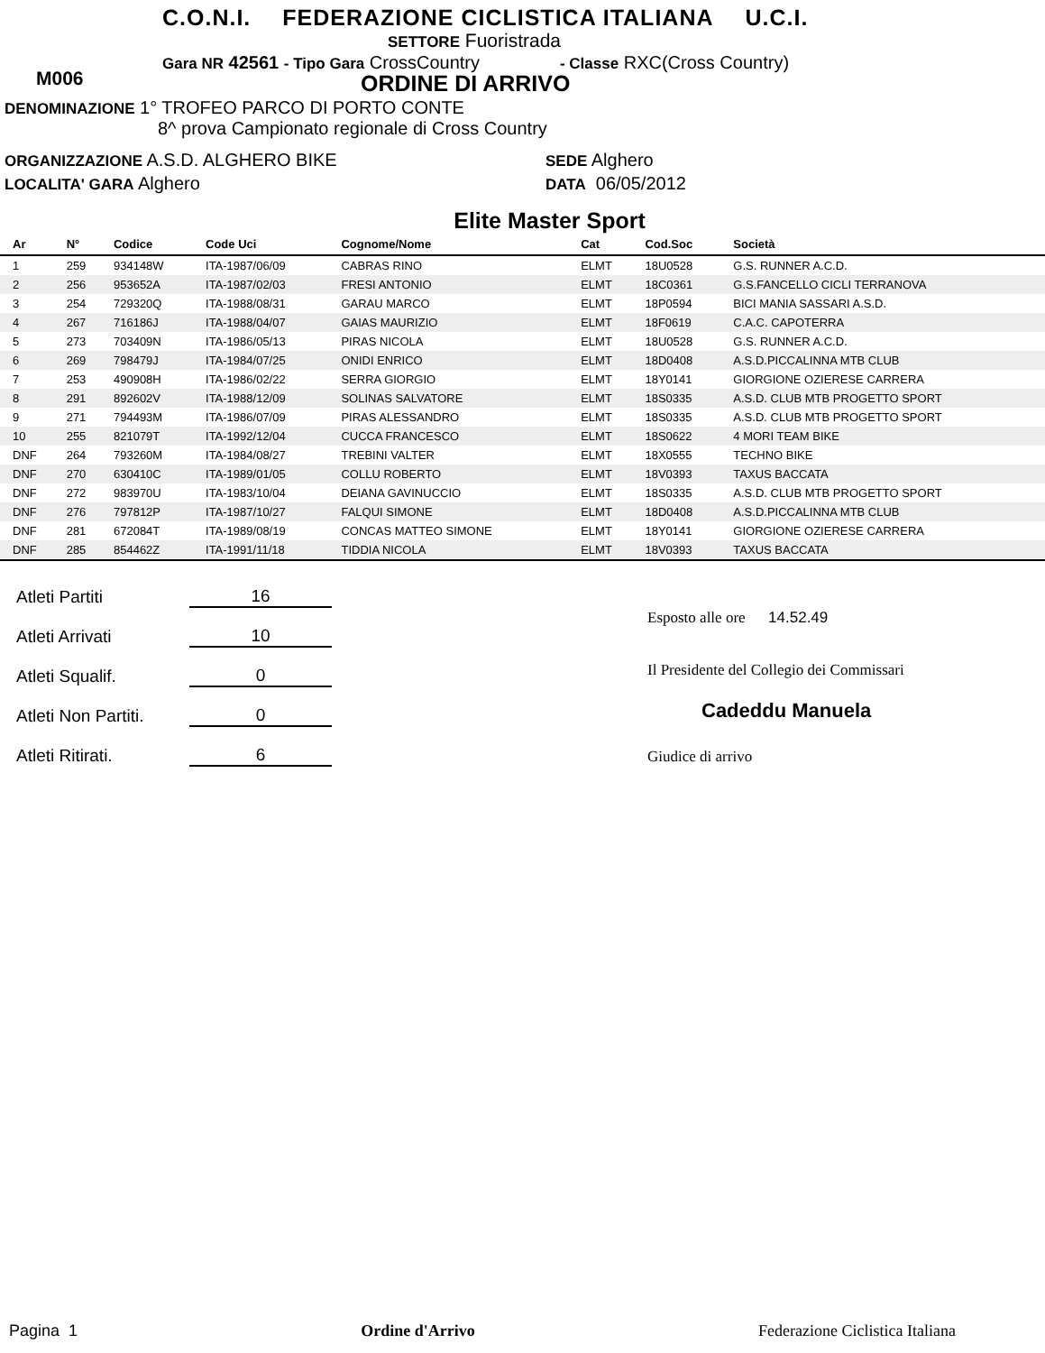C.O.N.I. FEDERAZIONE CICLISTICA ITALIANA U.C.I.
SETTORE Fuoristrada
Gara NR 42561 - Tipo Gara CrossCountry - Classe RXC(Cross Country)
M006 ORDINE DI ARRIVO
DENOMINAZIONE 1° TROFEO PARCO DI PORTO CONTE
8^ prova Campionato regionale di Cross Country
ORGANIZZAZIONE A.S.D. ALGHERO BIKE
LOCALITA' GARA Alghero
SEDE Alghero
DATA 06/05/2012
Elite Master Sport
| Ar | N° | Codice | Code Uci | Cognome/Nome | Cat | Cod.Soc | Società |
| --- | --- | --- | --- | --- | --- | --- | --- |
| 1 | 259 | 934148W | ITA-1987/06/09 | CABRAS RINO | ELMT | 18U0528 | G.S. RUNNER A.C.D. |
| 2 | 256 | 953652A | ITA-1987/02/03 | FRESI ANTONIO | ELMT | 18C0361 | G.S.FANCELLO CICLI TERRANOVA |
| 3 | 254 | 729320Q | ITA-1988/08/31 | GARAU MARCO | ELMT | 18P0594 | BICI MANIA SASSARI A.S.D. |
| 4 | 267 | 716186J | ITA-1988/04/07 | GAIAS MAURIZIO | ELMT | 18F0619 | C.A.C. CAPOTERRA |
| 5 | 273 | 703409N | ITA-1986/05/13 | PIRAS NICOLA | ELMT | 18U0528 | G.S. RUNNER A.C.D. |
| 6 | 269 | 798479J | ITA-1984/07/25 | ONIDI ENRICO | ELMT | 18D0408 | A.S.D.PICCALINNA MTB CLUB |
| 7 | 253 | 490908H | ITA-1986/02/22 | SERRA GIORGIO | ELMT | 18Y0141 | GIORGIONE OZIERESE CARRERA |
| 8 | 291 | 892602V | ITA-1988/12/09 | SOLINAS SALVATORE | ELMT | 18S0335 | A.S.D. CLUB MTB PROGETTO SPORT |
| 9 | 271 | 794493M | ITA-1986/07/09 | PIRAS ALESSANDRO | ELMT | 18S0335 | A.S.D. CLUB MTB PROGETTO SPORT |
| 10 | 255 | 821079T | ITA-1992/12/04 | CUCCA FRANCESCO | ELMT | 18S0622 | 4 MORI TEAM BIKE |
| DNF | 264 | 793260M | ITA-1984/08/27 | TREBINI VALTER | ELMT | 18X0555 | TECHNO BIKE |
| DNF | 270 | 630410C | ITA-1989/01/05 | COLLU ROBERTO | ELMT | 18V0393 | TAXUS BACCATA |
| DNF | 272 | 983970U | ITA-1983/10/04 | DEIANA GAVINUCCIO | ELMT | 18S0335 | A.S.D. CLUB MTB PROGETTO SPORT |
| DNF | 276 | 797812P | ITA-1987/10/27 | FALQUI SIMONE | ELMT | 18D0408 | A.S.D.PICCALINNA MTB CLUB |
| DNF | 281 | 672084T | ITA-1989/08/19 | CONCAS MATTEO SIMONE | ELMT | 18Y0141 | GIORGIONE OZIERESE CARRERA |
| DNF | 285 | 854462Z | ITA-1991/11/18 | TIDDIA NICOLA | ELMT | 18V0393 | TAXUS BACCATA |
Atleti Partiti 16
Atleti Arrivati 10
Atleti Squalif. 0
Atleti Non Partiti. 0
Atleti Ritirati. 6
Esposto alle ore 14.52.49
Il Presidente del Collegio dei Commissari
Cadeddu Manuela
Giudice di arrivo
Pagina 1 Ordine d'Arrivo Federazione Ciclistica Italiana